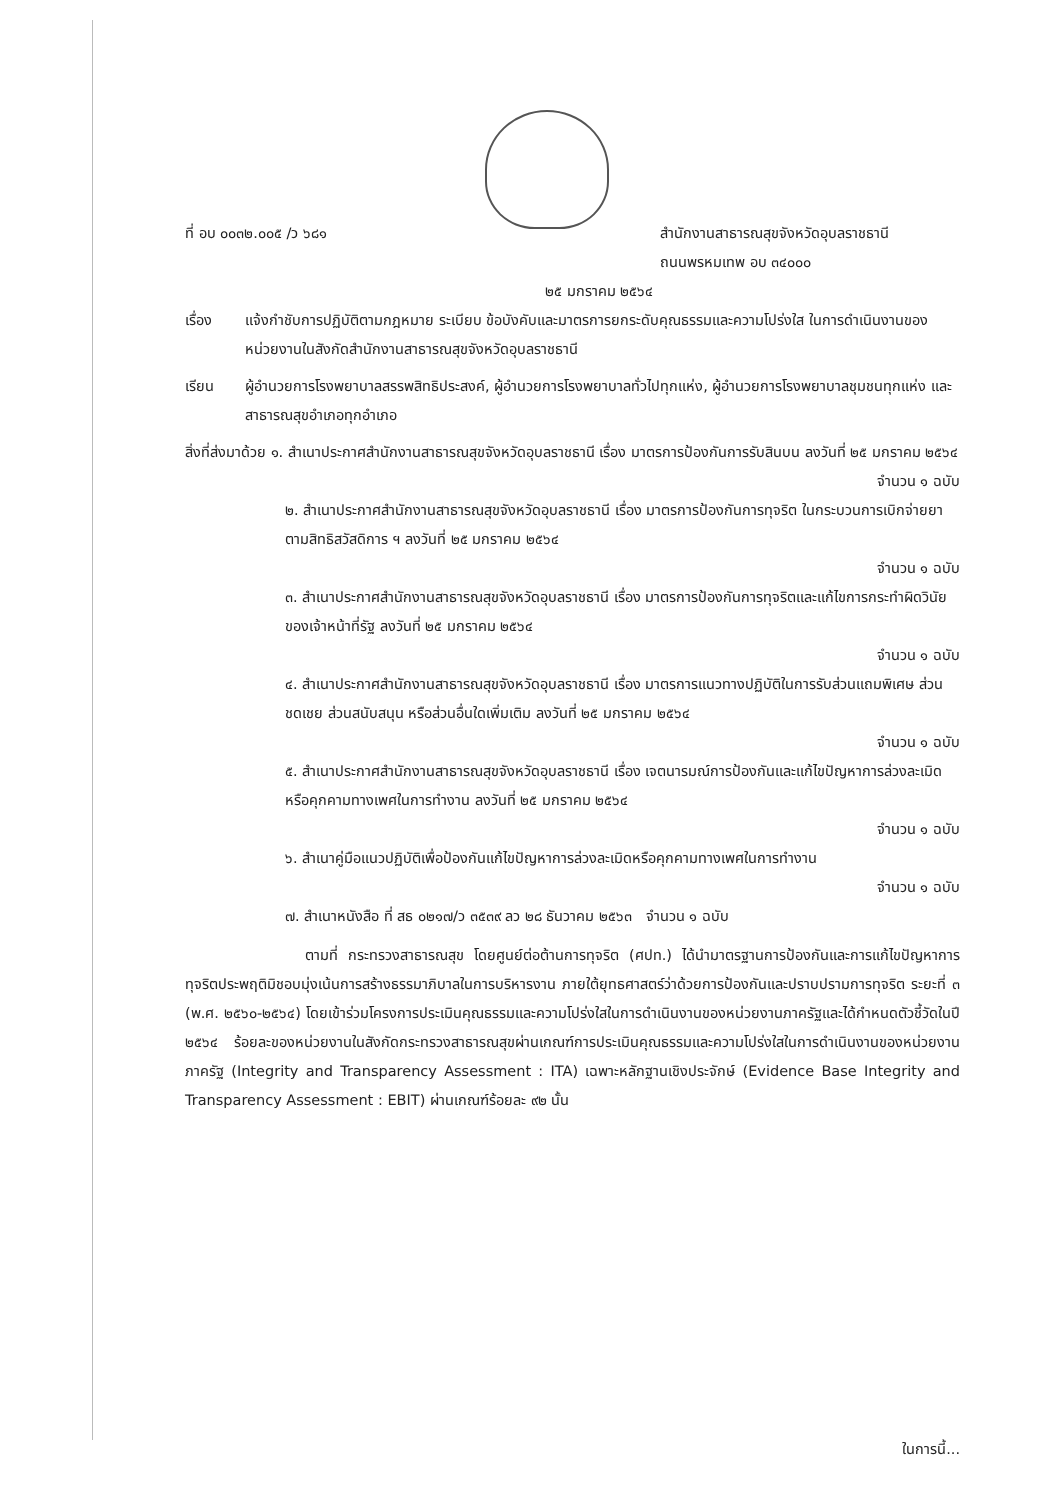ที่ อบ ๐๐๓๒.๐๐๕ /ว ๖๘๑ สำนักงานสาธารณสุขจังหวัดอุบลราชธานี
ถนนพรหมเทพ อบ ๓๔๐๐๐
๒๕ มกราคม ๒๕๖๔
เรื่อง แจ้งกำชับการปฏิบัติตามกฎหมาย ระเบียบ ข้อบังคับและมาตรการยกระดับคุณธรรมและความโปร่งใส ในการดำเนินงานของหน่วยงานในสังกัดสำนักงานสาธารณสุขจังหวัดอุบลราชธานี
เรียน ผู้อำนวยการโรงพยาบาลสรรพสิทธิประสงค์, ผู้อำนวยการโรงพยาบาลทั่วไปทุกแห่ง, ผู้อำนวยการโรงพยาบาลชุมชนทุกแห่ง และสาธารณสุขอำเภอทุกอำเภอ
สิ่งที่ส่งมาด้วย ๑. สำเนาประกาศสำนักงานสาธารณสุขจังหวัดอุบลราชธานี เรื่อง มาตรการป้องกันการรับสินบน ลงวันที่ ๒๕ มกราคม ๒๕๖๔
จำนวน ๑ ฉบับ
๒. สำเนาประกาศสำนักงานสาธารณสุขจังหวัดอุบลราชธานี เรื่อง มาตรการป้องกันการทุจริต ในกระบวนการเบิกจ่ายยาตามสิทธิสวัสดิการ ฯ ลงวันที่ ๒๕ มกราคม ๒๕๖๔
จำนวน ๑ ฉบับ
๓. สำเนาประกาศสำนักงานสาธารณสุขจังหวัดอุบลราชธานี เรื่อง มาตรการป้องกันการทุจริตและแก้ไขการกระทำผิดวินัยของเจ้าหน้าที่รัฐ ลงวันที่ ๒๕ มกราคม ๒๕๖๔
จำนวน ๑ ฉบับ
๔. สำเนาประกาศสำนักงานสาธารณสุขจังหวัดอุบลราชธานี เรื่อง มาตรการแนวทางปฏิบัติในการรับส่วนแถมพิเศษ ส่วนชดเชย ส่วนสนับสนุน หรือส่วนอื่นใดเพิ่มเติม ลงวันที่ ๒๕ มกราคม ๒๕๖๔
จำนวน ๑ ฉบับ
๕. สำเนาประกาศสำนักงานสาธารณสุขจังหวัดอุบลราชธานี เรื่อง เจตนารมณ์การป้องกันและแก้ไขปัญหาการล่วงละเมิดหรือคุกคามทางเพศในการทำงาน ลงวันที่ ๒๕ มกราคม ๒๕๖๔
จำนวน ๑ ฉบับ
๖. สำเนาคู่มือแนวปฏิบัติเพื่อป้องกันแก้ไขปัญหาการล่วงละเมิดหรือคุกคามทางเพศในการทำงาน
จำนวน ๑ ฉบับ
๗. สำเนาหนังสือ ที่ สธ ๐๒๑๗/ว ๓๕๓๙ ลว ๒๘ ธันวาคม ๒๕๖๓ จำนวน ๑ ฉบับ
ตามที่ กระทรวงสาธารณสุข โดยศูนย์ต่อต้านการทุจริต (ศปท.) ได้นำมาตรฐานการป้องกันและการแก้ไขปัญหาการทุจริตประพฤติมิชอบมุ่งเน้นการสร้างธรรมาภิบาลในการบริหารงาน ภายใต้ยุทธศาสตร์ว่าด้วยการป้องกันและปราบปรามการทุจริต ระยะที่ ๓ (พ.ศ. ๒๕๖๐-๒๕๖๔) โดยเข้าร่วมโครงการประเมินคุณธรรมและความโปร่งใสในการดำเนินงานของหน่วยงานภาครัฐและได้กำหนดตัวชี้วัดในปี ๒๕๖๔ ร้อยละของหน่วยงานในสังกัดกระทรวงสาธารณสุขผ่านเกณฑ์การประเมินคุณธรรมและความโปร่งใสในการดำเนินงานของหน่วยงานภาครัฐ (Integrity and Transparency Assessment : ITA) เฉพาะหลักฐานเชิงประจักษ์ (Evidence Base Integrity and Transparency Assessment : EBIT) ผ่านเกณฑ์ร้อยละ ๙๒ นั้น
ในการนี้...